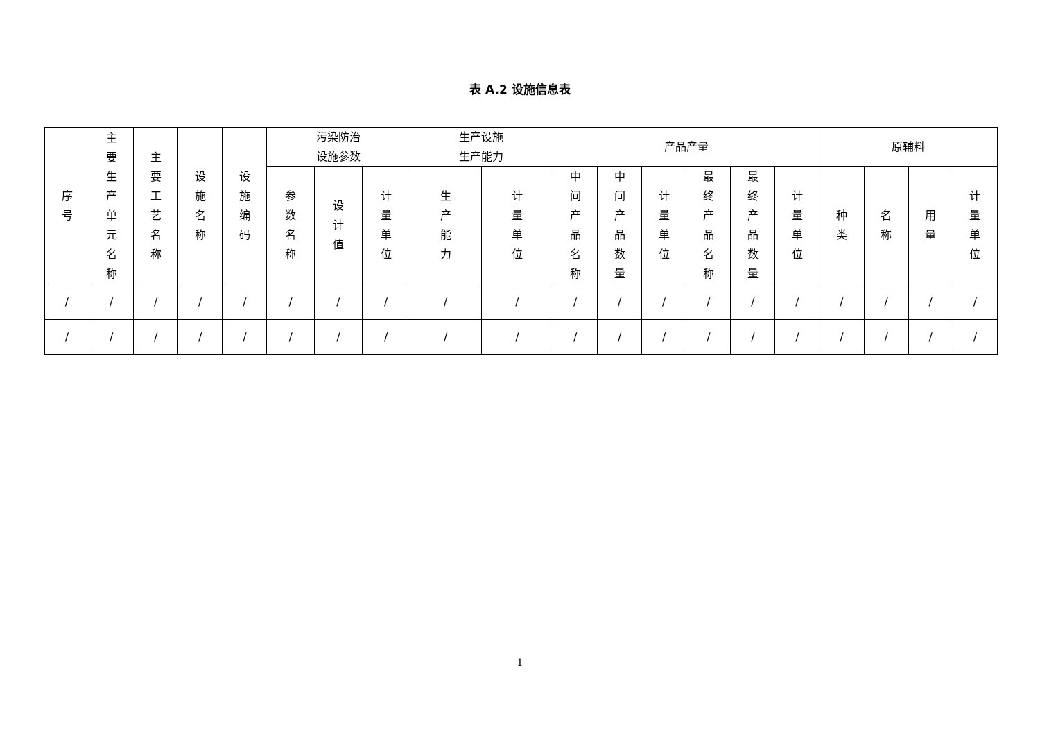表 A.2 设施信息表
| 序号 | 主要生产单元名称 | 主要工艺名称 | 设施名称 | 设施编码 | 污染防治 设施参数 | | | 生产设施 生产能力 | | 产品产量 | | | | | | 原辅料 | | | |
| --- | --- | --- | --- | --- | --- | --- | --- | --- | --- | --- | --- | --- | --- | --- | --- | --- | --- | --- | --- |
| | | | | | 参数名称 | 设计值 | 计量单位 | 生产能力 | 计量单位 | 中间产品名称 | 中间产品数量 | 计量单位 | 最终产品名称 | 最终产品数量 | 计量单位 | 种类 | 名称 | 用量 | 计量单位 |
| / | / | / | / | / | / | / | / | / | / | / | / | / | / | / | / | / | / | / | / |
| / | / | / | / | / | / | / | / | / | / | / | / | / | / | / | / | / | / | / | / |
1